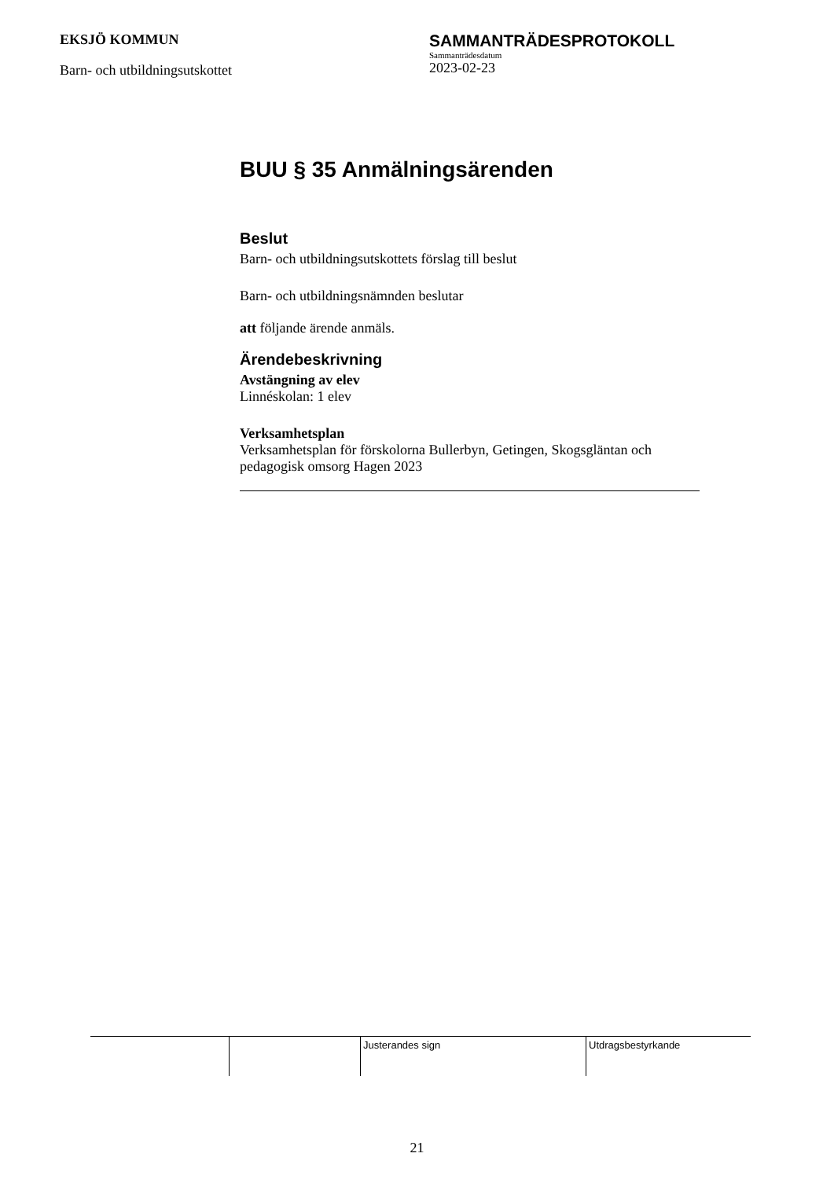EKSJÖ KOMMUN
Barn- och utbildningsutskottet
SAMMANTRÄDESPROTOKOLL
Sammanträdesdatum
2023-02-23
BUU § 35 Anmälningsärenden
Beslut
Barn- och utbildningsutskottets förslag till beslut
Barn- och utbildningsnämnden beslutar
att följande ärende anmäls.
Ärendebeskrivning
Avstängning av elev
Linnéskolan: 1 elev
Verksamhetsplan
Verksamhetsplan för förskolorna Bullerbyn, Getingen, Skogsgläntan och pedagogisk omsorg Hagen 2023
| | | Justerandes sign | Utdragsbestyrkande |
21